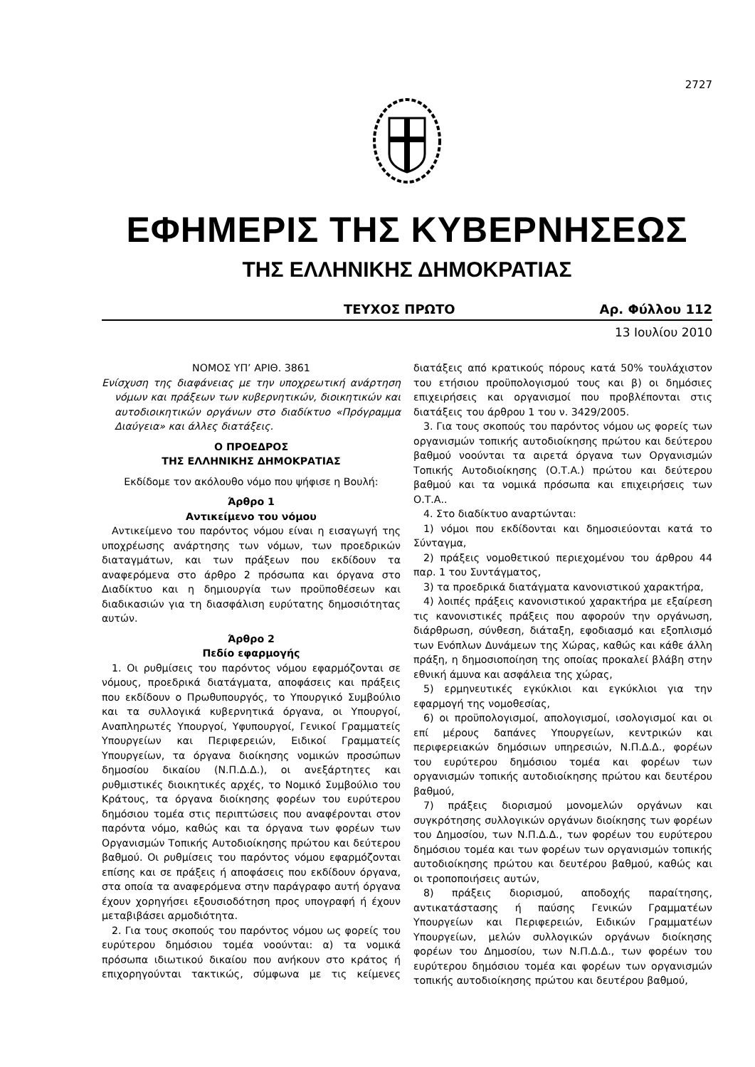2727
ΕΦΗΜΕΡΙΣ ΤΗΣ ΚΥΒΕΡΝΗΣΕΩΣ
ΤΗΣ ΕΛΛΗΝΙΚΗΣ ΔΗΜΟΚΡΑΤΙΑΣ
ΤΕΥΧΟΣ ΠΡΩΤΟ Αρ. Φύλλου 112
13 Ιουλίου 2010
ΝΟΜΟΣ ΥΠ’ ΑΡΙΘ. 3861
Ενίσχυση της διαφάνειας με την υποχρεωτική ανάρτηση νόμων και πράξεων των κυβερνητικών, διοικητικών και αυτοδιοικητικών οργάνων στο διαδίκτυο «Πρόγραμμα Διαύγεια» και άλλες διατάξεις.
Ο ΠΡΟΕΔΡΟΣ
ΤΗΣ ΕΛΛΗΝΙΚΗΣ ΔΗΜΟΚΡΑΤΙΑΣ
Εκδίδομε τον ακόλουθο νόμο που ψήφισε η Βουλή:
Άρθρο 1
Αντικείμενο του νόμου
Αντικείμενο του παρόντος νόμου είναι η εισαγωγή της υποχρέωσης ανάρτησης των νόμων, των προεδρικών διαταγμάτων, και των πράξεων που εκδίδουν τα αναφερόμενα στο άρθρο 2 πρόσωπα και όργανα στο Διαδίκτυο και η δημιουργία των προϋποθέσεων και διαδικασιών για τη διασφάλιση ευρύτατης δημοσιότητας αυτών.
Άρθρο 2
Πεδίο εφαρμογής
1. Οι ρυθμίσεις του παρόντος νόμου εφαρμόζονται σε νόμους, προεδρικά διατάγματα, αποφάσεις και πράξεις που εκδίδουν ο Πρωθυπουργός, το Υπουργικό Συμβούλιο και τα συλλογικά κυβερνητικά όργανα, οι Υπουργοί, Αναπληρωτές Υπουργοί, Υφυπουργοί, Γενικοί Γραμματείς Υπουργείων και Περιφερειών, Ειδικοί Γραμματείς Υπουργείων, τα όργανα διοίκησης νομικών προσώπων δημοσίου δικαίου (Ν.Π.Δ.Δ.), οι ανεξάρτητες και ρυθμιστικές διοικητικές αρχές, το Νομικό Συμβούλιο του Κράτους, τα όργανα διοίκησης φορέων του ευρύτερου δημόσιου τομέα στις περιπτώσεις που αναφέρονται στον παρόντα νόμο, καθώς και τα όργανα των φορέων των Οργανισμών Τοπικής Αυτοδιοίκησης πρώτου και δεύτερου βαθμού. Οι ρυθμίσεις του παρόντος νόμου εφαρμόζονται επίσης και σε πράξεις ή αποφάσεις που εκδίδουν όργανα, στα οποία τα αναφερόμενα στην παράγραφο αυτή όργανα έχουν χορηγήσει εξουσιοδότηση προς υπογραφή ή έχουν μεταβιβάσει αρμοδιότητα.
2. Για τους σκοπούς του παρόντος νόμου ως φορείς του ευρύτερου δημόσιου τομέα νοούνται: α) τα νομικά πρόσωπα ιδιωτικού δικαίου που ανήκουν στο κράτος ή επιχορηγούνται τακτικώς, σύμφωνα με τις κείμενες διατάξεις από κρατικούς πόρους κατά 50% τουλάχιστον του ετήσιου προϋπολογισμού τους και β) οι δημόσιες επιχειρήσεις και οργανισμοί που προβλέπονται στις διατάξεις του άρθρου 1 του ν. 3429/2005.
3. Για τους σκοπούς του παρόντος νόμου ως φορείς των οργανισμών τοπικής αυτοδιοίκησης πρώτου και δεύτερου βαθμού νοούνται τα αιρετά όργανα των Οργανισμών Τοπικής Αυτοδιοίκησης (Ο.Τ.Α.) πρώτου και δεύτερου βαθμού και τα νομικά πρόσωπα και επιχειρήσεις των Ο.Τ.Α..
4. Στο διαδίκτυο αναρτώνται:
1) νόμοι που εκδίδονται και δημοσιεύονται κατά το Σύνταγμα,
2) πράξεις νομοθετικού περιεχομένου του άρθρου 44 παρ. 1 του Συντάγματος,
3) τα προεδρικά διατάγματα κανονιστικού χαρακτήρα,
4) λοιπές πράξεις κανονιστικού χαρακτήρα με εξαίρεση τις κανονιστικές πράξεις που αφορούν την οργάνωση, διάρθρωση, σύνθεση, διάταξη, εφοδιασμό και εξοπλισμό των Ενόπλων Δυνάμεων της Χώρας, καθώς και κάθε άλλη πράξη, η δημοσιοποίηση της οποίας προκαλεί βλάβη στην εθνική άμυνα και ασφάλεια της χώρας,
5) ερμηνευτικές εγκύκλιοι και εγκύκλιοι για την εφαρμογή της νομοθεσίας,
6) οι προϋπολογισμοί, απολογισμοί, ισολογισμοί και οι επί μέρους δαπάνες Υπουργείων, κεντρικών και περιφερειακών δημόσιων υπηρεσιών, Ν.Π.Δ.Δ., φορέων του ευρύτερου δημόσιου τομέα και φορέων των οργανισμών τοπικής αυτοδιοίκησης πρώτου και δευτέρου βαθμού,
7) πράξεις διορισμού μονομελών οργάνων και συγκρότησης συλλογικών οργάνων διοίκησης των φορέων του Δημοσίου, των Ν.Π.Δ.Δ., των φορέων του ευρύτερου δημόσιου τομέα και των φορέων των οργανισμών τοπικής αυτοδιοίκησης πρώτου και δευτέρου βαθμού, καθώς και οι τροποποιήσεις αυτών,
8) πράξεις διορισμού, αποδοχής παραίτησης, αντικατάστασης ή παύσης Γενικών Γραμματέων Υπουργείων και Περιφερειών, Ειδικών Γραμματέων Υπουργείων, μελών συλλογικών οργάνων διοίκησης φορέων του Δημοσίου, των Ν.Π.Δ.Δ., των φορέων του ευρύτερου δημόσιου τομέα και φορέων των οργανισμών τοπικής αυτοδιοίκησης πρώτου και δευτέρου βαθμού,